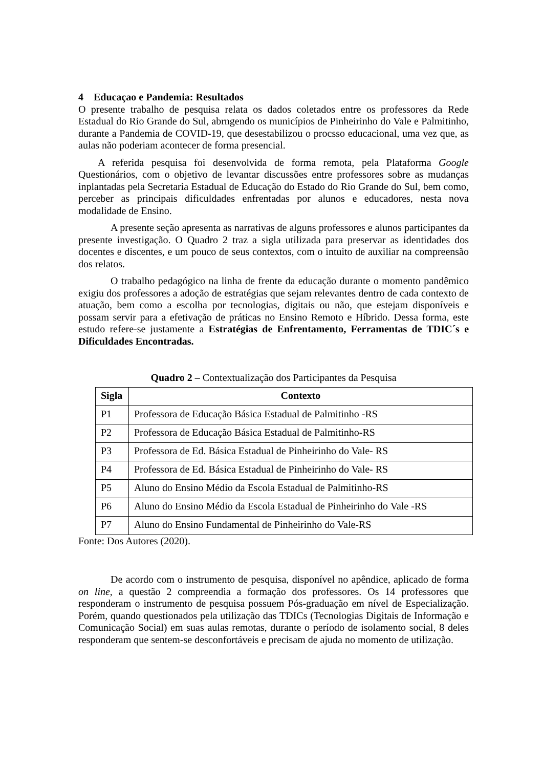4 Educaçao e Pandemia: Resultados
O presente trabalho de pesquisa relata os dados coletados entre os professores da Rede Estadual do Rio Grande do Sul, abrngendo os municípios de Pinheirinho do Vale e Palmitinho, durante a Pandemia de COVID-19, que desestabilizou o procsso educacional, uma vez que, as aulas não poderiam acontecer de forma presencial.
A referida pesquisa foi desenvolvida de forma remota, pela Plataforma Google Questionários, com o objetivo de levantar discussões entre professores sobre as mudanças inplantadas pela Secretaria Estadual de Educação do Estado do Rio Grande do Sul, bem como, perceber as principais dificuldades enfrentadas por alunos e educadores, nesta nova modalidade de Ensino.
A presente seção apresenta as narrativas de alguns professores e alunos participantes da presente investigação. O Quadro 2 traz a sigla utilizada para preservar as identidades dos docentes e discentes, e um pouco de seus contextos, com o intuito de auxiliar na compreensão dos relatos.
O trabalho pedagógico na linha de frente da educação durante o momento pandêmico exigiu dos professores a adoção de estratégias que sejam relevantes dentro de cada contexto de atuação, bem como a escolha por tecnologias, digitais ou não, que estejam disponíveis e possam servir para a efetivação de práticas no Ensino Remoto e Híbrido. Dessa forma, este estudo refere-se justamente a Estratégias de Enfrentamento, Ferramentas de TDIC´s e Dificuldades Encontradas.
Quadro 2 – Contextualização dos Participantes da Pesquisa
| Sigla | Contexto |
| --- | --- |
| P1 | Professora de Educação Básica Estadual de Palmitinho -RS |
| P2 | Professora de Educação Básica Estadual de Palmitinho-RS |
| P3 | Professora de Ed. Básica Estadual de Pinheirinho do Vale- RS |
| P4 | Professora de Ed. Básica Estadual de Pinheirinho do Vale- RS |
| P5 | Aluno do Ensino Médio da Escola Estadual de Palmitinho-RS |
| P6 | Aluno do Ensino Médio da Escola Estadual de Pinheirinho do Vale -RS |
| P7 | Aluno do Ensino Fundamental de Pinheirinho do Vale-RS |
Fonte: Dos Autores (2020).
De acordo com o instrumento de pesquisa, disponível no apêndice, aplicado de forma on line, a questão 2 compreendia a formação dos professores. Os 14 professores que responderam o instrumento de pesquisa possuem Pós-graduação em nível de Especialização. Porém, quando questionados pela utilização das TDICs (Tecnologias Digitais de Informação e Comunicação Social) em suas aulas remotas, durante o período de isolamento social, 8 deles responderam que sentem-se desconfortáveis e precisam de ajuda no momento de utilização.